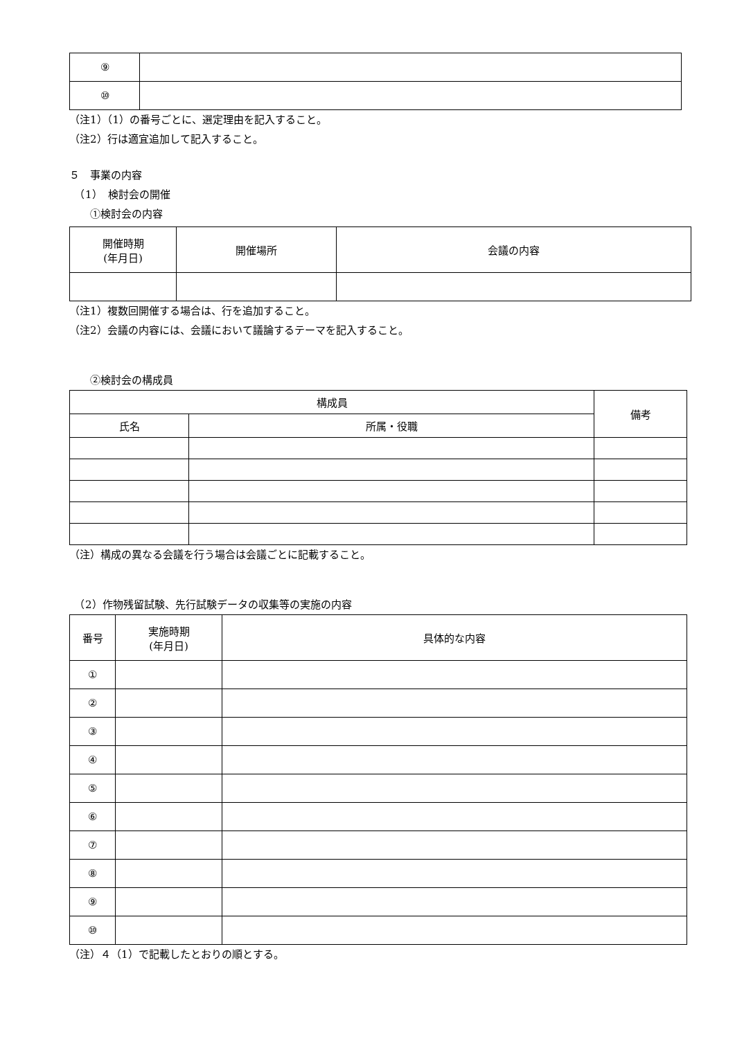| ⑨ | |
| ⑩ | |
（注1）（1）の番号ごとに、選定理由を記入すること。
（注2）行は適宜追加して記入すること。
５　事業の内容
　（1）　検討会の開催
　　①検討会の内容
| 開催時期 (年月日) | 開催場所 | 会議の内容 |
| --- | --- | --- |
（注1）複数回開催する場合は、行を追加すること。
（注2）会議の内容には、会議において議論するテーマを記入すること。
　　②検討会の構成員
| 構成員 | | 備考 |
| --- | --- | --- |
| 氏名 | 所属・役職 | |
（注）構成の異なる会議を行う場合は会議ごとに記載すること。
　（2）作物残留試験、先行試験データの収集等の実施の内容
| 番号 | 実施時期 (年月日) | 具体的な内容 |
| --- | --- | --- |
| ① | | |
| ② | | |
| ③ | | |
| ④ | | |
| ⑤ | | |
| ⑥ | | |
| ⑦ | | |
| ⑧ | | |
| ⑨ | | |
| ⑩ | | |
（注）４（1）で記載したとおりの順とする。